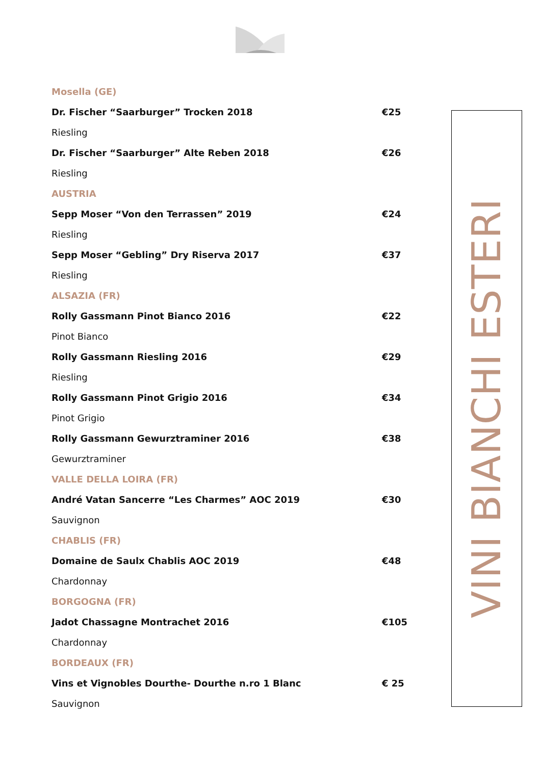Mosella (GE)
Dr. Fischer “Saarburger” Trocken 2018 €25
Riesling
Dr. Fischer “Saarburger” Alte Reben 2018 €26
Riesling
AUSTRIA
Sepp Moser “Von den Terrassen” 2019 €24
Riesling
Sepp Moser “Gebling” Dry Riserva 2017 €37
Riesling
ALSAZIA (FR)
Rolly Gassmann Pinot Bianco 2016 €22
Pinot Bianco
Rolly Gassmann Riesling 2016 €29
Riesling
Rolly Gassmann Pinot Grigio 2016 €34
Pinot Grigio
Rolly Gassmann Gewurztraminer 2016 €38
Gewurztraminer
VALLE DELLA LOIRA (FR)
André Vatan Sancerre “Les Charmes” AOC 2019 €30
Sauvignon
CHABLIS (FR)
Domaine de Saulx Chablis AOC 2019 €48
Chardonnay
BORGOGNA (FR)
Jadot Chassagne Montrachet 2016 €105
Chardonnay
BORDEAUX (FR)
Vins et Vignobles Dourthe- Dourthe n.ro 1 Blanc € 25
Sauvignon
VINI BIANCHI ESTERI